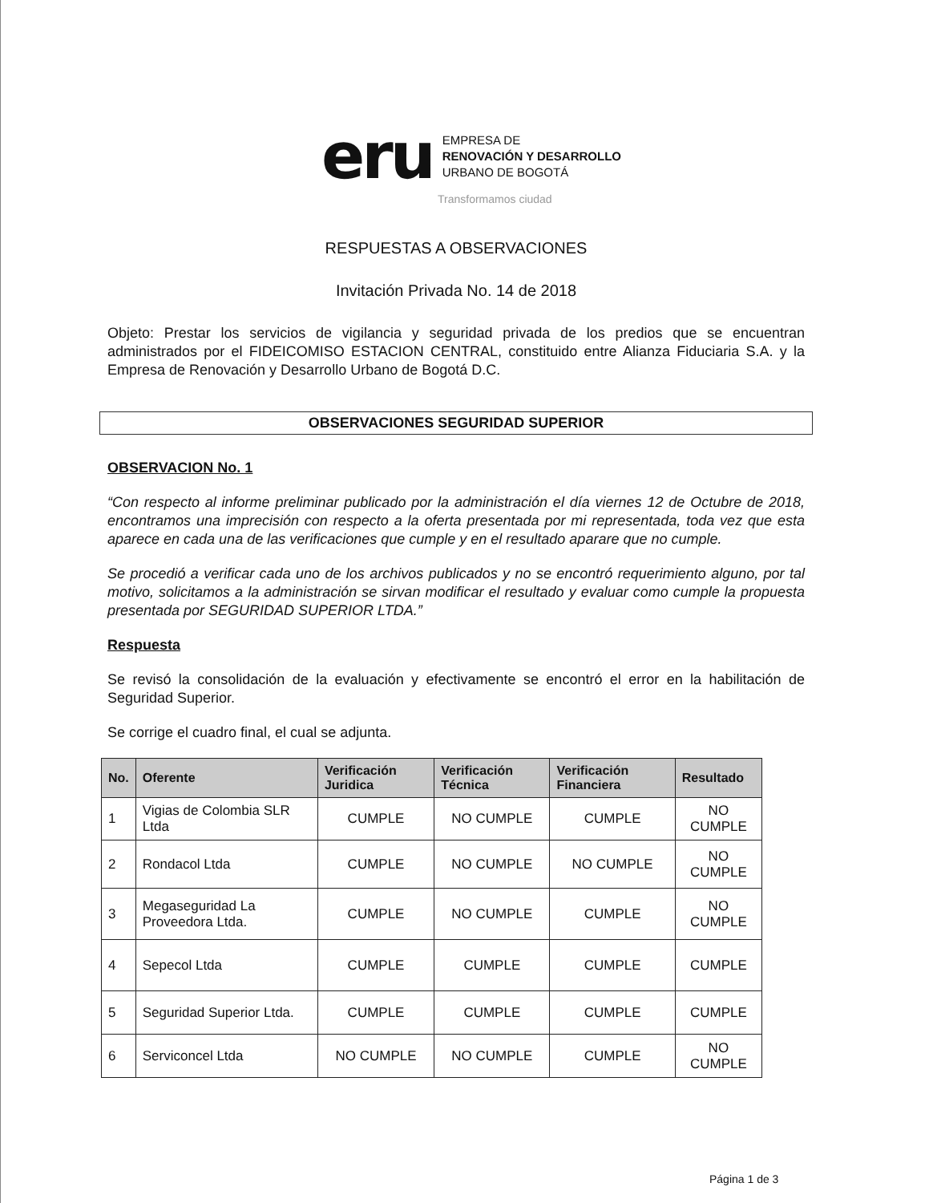eru
EMPRESA DE
RENOVACIÓN Y DESARROLLO
URBANO DE BOGOTÁ
Transformamos ciudad
RESPUESTAS A OBSERVACIONES
Invitación Privada No. 14 de 2018
Objeto: Prestar los servicios de vigilancia y seguridad privada de los predios que se encuentran administrados por el FIDEICOMISO ESTACION CENTRAL, constituido entre Alianza Fiduciaria S.A. y la Empresa de Renovación y Desarrollo Urbano de Bogotá D.C.
OBSERVACIONES SEGURIDAD SUPERIOR
OBSERVACION No. 1
“Con respecto al informe preliminar publicado por la administración el día viernes 12 de Octubre de 2018, encontramos una imprecisión con respecto a la oferta presentada por mi representada, toda vez que esta aparece en cada una de las verificaciones que cumple y en el resultado aparare que no cumple.
Se procedió a verificar cada uno de los archivos publicados y no se encontró requerimiento alguno, por tal motivo, solicitamos a la administración se sirvan modificar el resultado y evaluar como cumple la propuesta presentada por SEGURIDAD SUPERIOR LTDA.”
Respuesta
Se revisó la consolidación de la evaluación y efectivamente se encontró el error en la habilitación de Seguridad Superior.
Se corrige el cuadro final, el cual se adjunta.
| No. | Oferente | Verificación Juridica | Verificación Técnica | Verificación Financiera | Resultado |
| --- | --- | --- | --- | --- | --- |
| 1 | Vigias de Colombia SLR Ltda | CUMPLE | NO CUMPLE | CUMPLE | NO CUMPLE |
| 2 | Rondacol Ltda | CUMPLE | NO CUMPLE | NO CUMPLE | NO CUMPLE |
| 3 | Megaseguridad La Proveedora Ltda. | CUMPLE | NO CUMPLE | CUMPLE | NO CUMPLE |
| 4 | Sepecol Ltda | CUMPLE | CUMPLE | CUMPLE | CUMPLE |
| 5 | Seguridad Superior Ltda. | CUMPLE | CUMPLE | CUMPLE | CUMPLE |
| 6 | Serviconcel Ltda | NO CUMPLE | NO CUMPLE | CUMPLE | NO CUMPLE |
Página 1 de 3